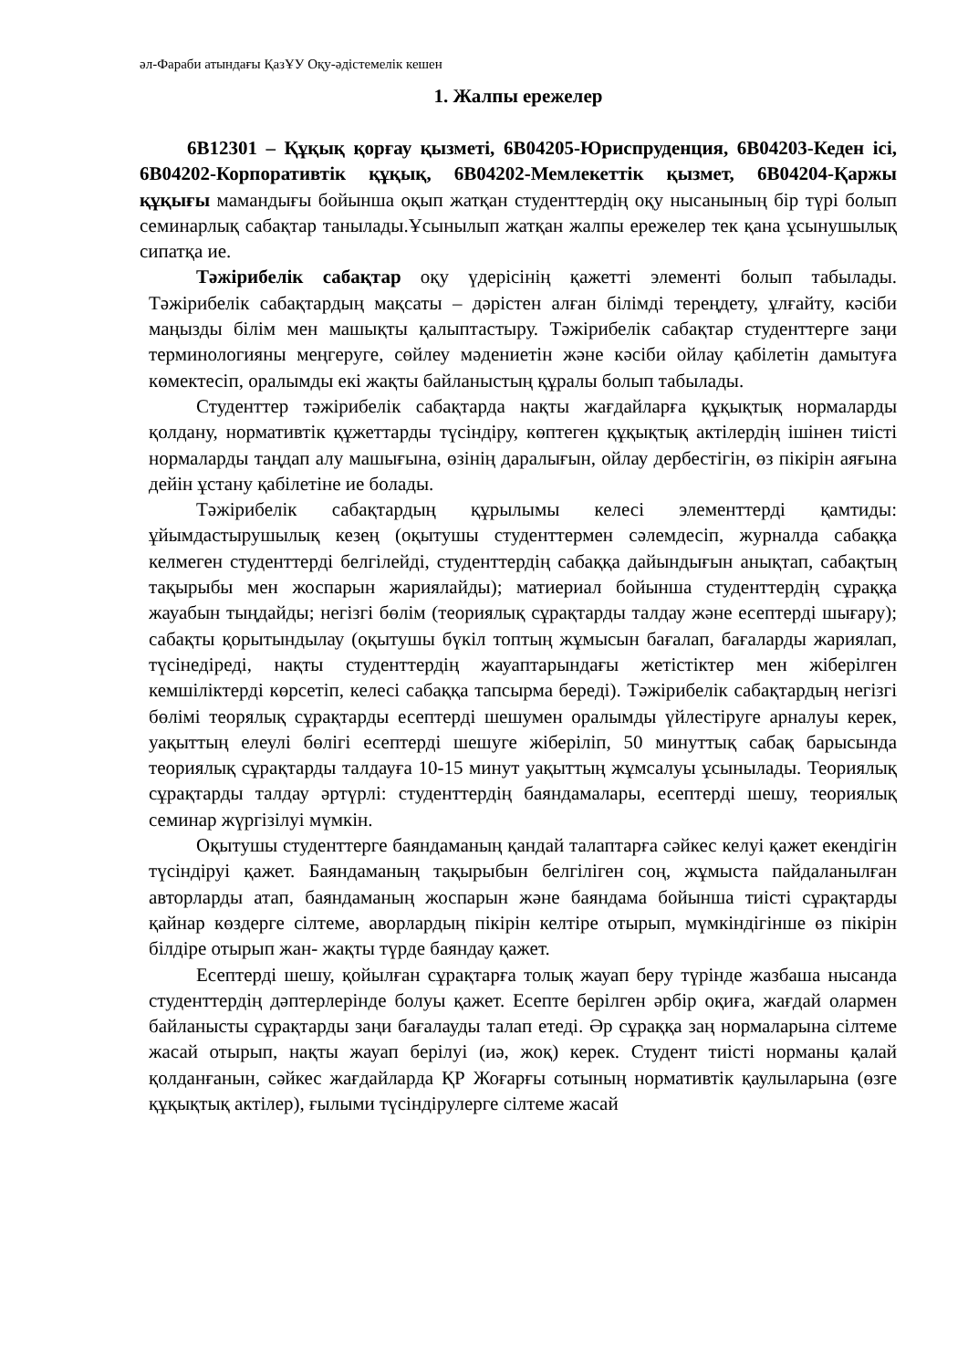әл-Фараби атындағы ҚазҰУ Оқу-әдістемелік кешен
1. Жалпы ережелер
6В12301 – Құқық қорғау қызметі, 6В04205-Юриспруденция, 6В04203-Кеден ісі, 6В04202-Корпоративтік құқық, 6В04202-Мемлекеттік қызмет, 6В04204-Қаржы құқығы мамандығы бойынша оқып жатқан студенттердің оқу нысанының бір түрі болып семинарлық сабақтар танылады.Ұсынылып жатқан жалпы ережелер тек қана ұсынушылық сипатқа ие.
Тәжірибелік сабақтар оқу үдерісінің қажетті элементі болып табылады. Тәжірибелік сабақтардың мақсаты – дәрістен алған білімді тереңдету, ұлғайту, кәсіби маңызды білім мен машықты қалыптастыру. Тәжірибелік сабақтар студенттерге заңи терминологияны меңгеруге, сөйлеу мәдениетін және кәсіби ойлау қабілетін дамытуға көмектесіп, оралымды екі жақты байланыстың құралы болып табылады.
Студенттер тәжірибелік сабақтарда нақты жағдайларға құқықтық нормаларды қолдану, нормативтік құжеттарды түсіндіру, көптеген құқықтық актілердің ішінен тиісті нормаларды таңдап алу машығына, өзінің даралығын, ойлау дербестігін, өз пікірін аяғына дейін ұстану қабілетіне ие болады.
Тәжірибелік сабақтардың құрылымы келесі элементтерді қамтиды: ұйымдастырушылық кезең (оқытушы студенттермен сәлемдесіп, журналда сабаққа келмеген студенттерді белгілейді, студенттердің сабаққа дайындығын анықтап, сабақтың тақырыбы мен жоспарын жариялайды); матиериал бойынша студенттердің сұраққа жауабын тыңдайды; негізгі бөлім (теориялық сұрақтарды талдау және есептерді шығару); сабақты қорытындылау (оқытушы бүкіл топтың жұмысын бағалап, бағаларды жариялап, түсінедіреді, нақты студенттердің жауаптарындағы жетістіктер мен жіберілген кемшіліктерді көрсетіп, келесі сабаққа тапсырма береді). Тәжірибелік сабақтардың негізгі бөлімі теорялық сұрақтарды есептерді шешумен оралымды үйлестіруге арналуы керек, уақыттың елеулі бөлігі есептерді шешуге жіберіліп, 50 минуттық сабақ барысында теориялық сұрақтарды талдауға 10-15 минут уақыттың жұмсалуы ұсынылады. Теориялық сұрақтарды талдау әртүрлі: студенттердің баяндамалары, есептерді шешу, теориялық семинар жүргізілуі мүмкін.
Оқытушы студенттерге баяндаманың қандай талаптарға сәйкес келуі қажет екендігін түсіндіруі қажет. Баяндаманың тақырыбын белгіліген соң, жұмыста пайдаланылған авторларды атап, баяндаманың жоспарын және баяндама бойынша тиісті сұрақтарды қайнар көздерге сілтеме, аворлардың пікірін келтіре отырып, мүмкіндігінше өз пікірін білдіре отырып жан- жақты түрде баяндау қажет.
Есептерді шешу, қойылған сұрақтарға толық жауап беру түрінде жазбаша нысанда студенттердің дәптерлерінде болуы қажет. Есепте берілген әрбір оқиға, жағдай олармен байланысты сұрақтарды заңи бағалауды талап етеді. Әр сұраққа заң нормаларына сілтеме жасай отырып, нақты жауап берілуі (иә, жоқ) керек. Студент тиісті норманы қалай қолданғанын, сәйкес жағдайларда ҚР Жоғарғы сотының нормативтік қаулыларына (өзге құқықтық актілер), ғылыми түсіндірулерге сілтеме жасай